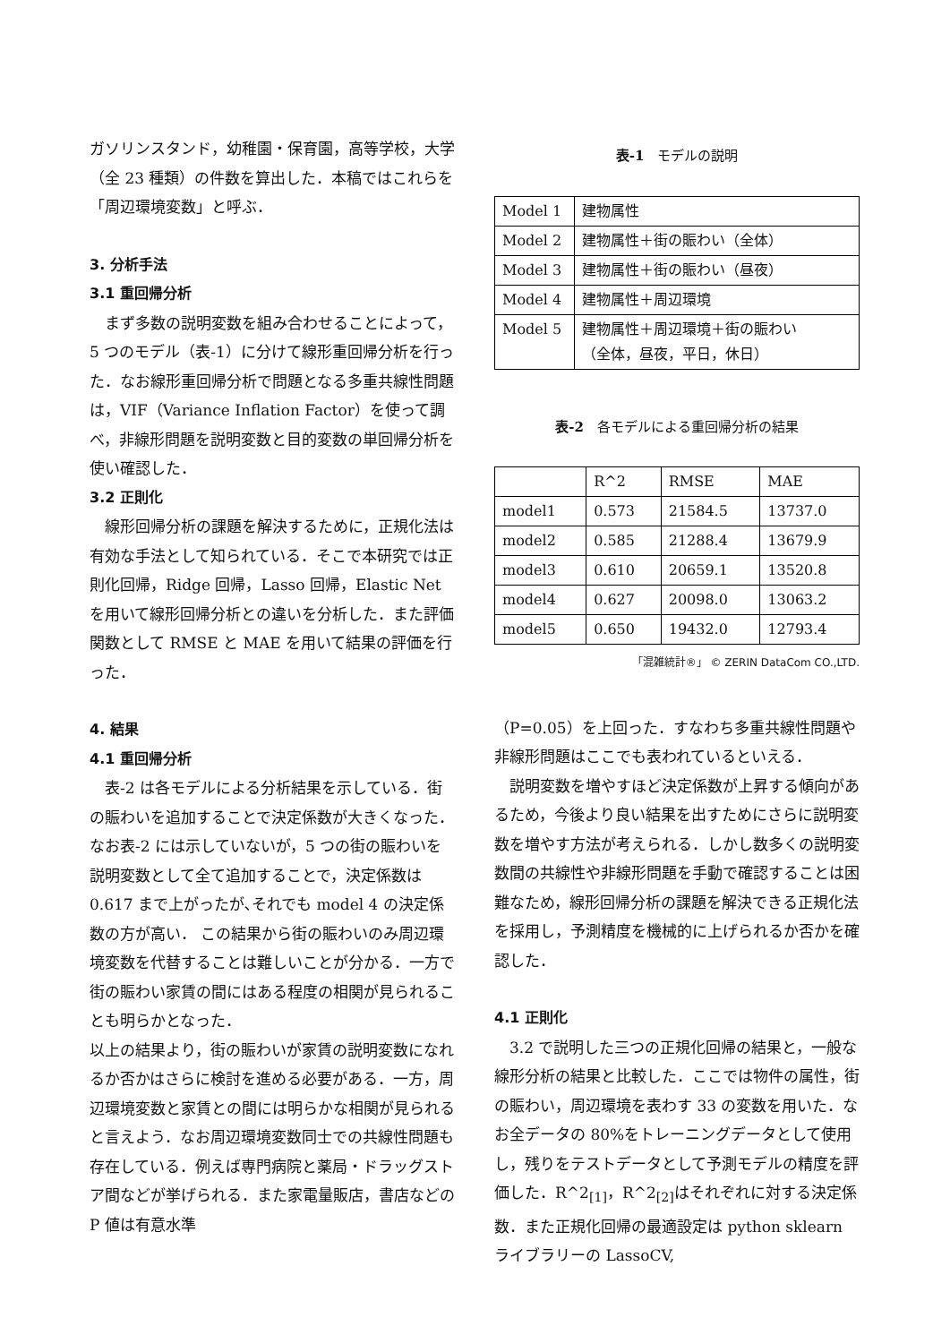ガソリンスタンド，幼稚園・保育園，高等学校，大学（全 23 種類）の件数を算出した．本稿ではこれらを「周辺環境変数」と呼ぶ．
3. 分析手法
3.1 重回帰分析
まず多数の説明変数を組み合わせることによって，5 つのモデル（表-1）に分けて線形重回帰分析を行った．なお線形重回帰分析で問題となる多重共線性問題は，VIF（Variance Inflation Factor）を使って調べ，非線形問題を説明変数と目的変数の単回帰分析を使い確認した．
3.2 正則化
線形回帰分析の課題を解決するために，正規化法は有効な手法として知られている．そこで本研究では正則化回帰，Ridge 回帰，Lasso 回帰，Elastic Net を用いて線形回帰分析との違いを分析した．また評価関数として RMSE と MAE を用いて結果の評価を行った．
4. 結果
4.1 重回帰分析
表-2 は各モデルによる分析結果を示している．街の賑わいを追加することで決定係数が大きくなった．なお表-2 には示していないが，5 つの街の賑わいを説明変数として全て追加することで，決定係数は 0.617 まで上がったが､それでも model 4 の決定係数の方が高い． この結果から街の賑わいのみ周辺環境変数を代替することは難しいことが分かる．一方で街の賑わい家賃の間にはある程度の相関が見られることも明らかとなった．
以上の結果より，街の賑わいが家賃の説明変数になれるか否かはさらに検討を進める必要がある．一方，周辺環境変数と家賃との間には明らかな相関が見られると言えよう．なお周辺環境変数同士での共線性問題も存在している．例えば専門病院と薬局・ドラッグストア間などが挙げられる．また家電量販店，書店などの P 値は有意水準
表-1　モデルの説明
| Model 1 | 建物属性 |
| Model 2 | 建物属性＋街の賑わい（全体） |
| Model 3 | 建物属性＋街の賑わい（昼夜） |
| Model 4 | 建物属性＋周辺環境 |
| Model 5 | 建物属性＋周辺環境＋街の賑わい （全体，昼夜，平日，休日） |
表-2　各モデルによる重回帰分析の結果
| | R^2 | RMSE | MAE |
| model1 | 0.573 | 21584.5 | 13737.0 |
| model2 | 0.585 | 21288.4 | 13679.9 |
| model3 | 0.610 | 20659.1 | 13520.8 |
| model4 | 0.627 | 20098.0 | 13063.2 |
| model5 | 0.650 | 19432.0 | 12793.4 |
「混雑統計®」 © ZERIN DataCom CO.,LTD.
（P=0.05）を上回った．すなわち多重共線性問題や非線形問題はここでも表われているといえる．
説明変数を増やすほど決定係数が上昇する傾向があるため，今後より良い結果を出すためにさらに説明変数を増やす方法が考えられる．しかし数多くの説明変数間の共線性や非線形問題を手動で確認することは困難なため，線形回帰分析の課題を解決できる正規化法を採用し，予測精度を機械的に上げられるか否かを確認した．
4.1 正則化
3.2 で説明した三つの正規化回帰の結果と，一般な線形分析の結果と比較した．ここでは物件の属性，街の賑わい，周辺環境を表わす 33 の変数を用いた．なお全データの 80%をトレーニングデータとして使用し，残りをテストデータとして予測モデルの精度を評価した．R^2<sub>[1]</sub>，R^2<sub>[2]</sub>はそれぞれに対する決定係数．また正規化回帰の最適設定は python sklearn ライブラリーの LassoCV,